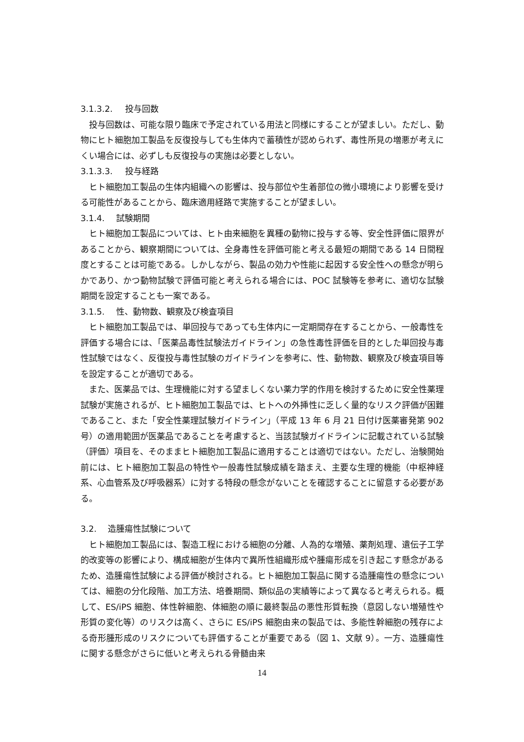3.1.3.2. 投与回数
投与回数は、可能な限り臨床で予定されている用法と同様にすることが望ましい。ただし、動物にヒト細胞加工製品を反復投与しても生体内で蓄積性が認められず、毒性所見の増悪が考えにくい場合には、必ずしも反復投与の実施は必要としない。
3.1.3.3. 投与経路
ヒト細胞加工製品の生体内組織への影響は、投与部位や生着部位の微小環境により影響を受ける可能性があることから、臨床適用経路で実施することが望ましい。
3.1.4. 試験期間
ヒト細胞加工製品については、ヒト由来細胞を異種の動物に投与する等、安全性評価に限界があることから、観察期間については、全身毒性を評価可能と考える最短の期間である 14 日間程度とすることは可能である。しかしながら、製品の効力や性能に起因する安全性への懸念が明らかであり、かつ動物試験で評価可能と考えられる場合には、POC 試験等を参考に、適切な試験期間を設定することも一案である。
3.1.5. 性、動物数、観察及び検査項目
ヒト細胞加工製品では、単回投与であっても生体内に一定期間存在することから、一般毒性を評価する場合には、「医薬品毒性試験法ガイドライン」の急性毒性評価を目的とした単回投与毒性試験ではなく、反復投与毒性試験のガイドラインを参考に、性、動物数、観察及び検査項目等を設定することが適切である。
また、医薬品では、生理機能に対する望ましくない薬力学的作用を検討するために安全性薬理試験が実施されるが、ヒト細胞加工製品では、ヒトへの外挿性に乏しく量的なリスク評価が困難であること、また「安全性薬理試験ガイドライン」（平成 13 年 6 月 21 日付け医薬審発第 902 号）の適用範囲が医薬品であることを考慮すると、当該試験ガイドラインに記載されている試験（評価）項目を、そのままヒト細胞加工製品に適用することは適切ではない。ただし、治験開始前には、ヒト細胞加工製品の特性や一般毒性試験成績を踏まえ、主要な生理的機能（中枢神経系、心血管系及び呼吸器系）に対する特段の懸念がないことを確認することに留意する必要がある。
3.2. 造腫瘍性試験について
ヒト細胞加工製品には、製造工程における細胞の分離、人為的な増殖、薬剤処理、遺伝子工学的改変等の影響により、構成細胞が生体内で異所性組織形成や腫瘍形成を引き起こす懸念があるため、造腫瘍性試験による評価が検討される。ヒト細胞加工製品に関する造腫瘍性の懸念については、細胞の分化段階、加工方法、培養期間、類似品の実績等によって異なると考えられる。概して、ES/iPS 細胞、体性幹細胞、体細胞の順に最終製品の悪性形質転換（意図しない増殖性や形質の変化等）のリスクは高く、さらに ES/iPS 細胞由来の製品では、多能性幹細胞の残存による奇形腫形成のリスクについても評価することが重要である（図 1、文献 9）。一方、造腫瘍性に関する懸念がさらに低いと考えられる骨髄由来
14